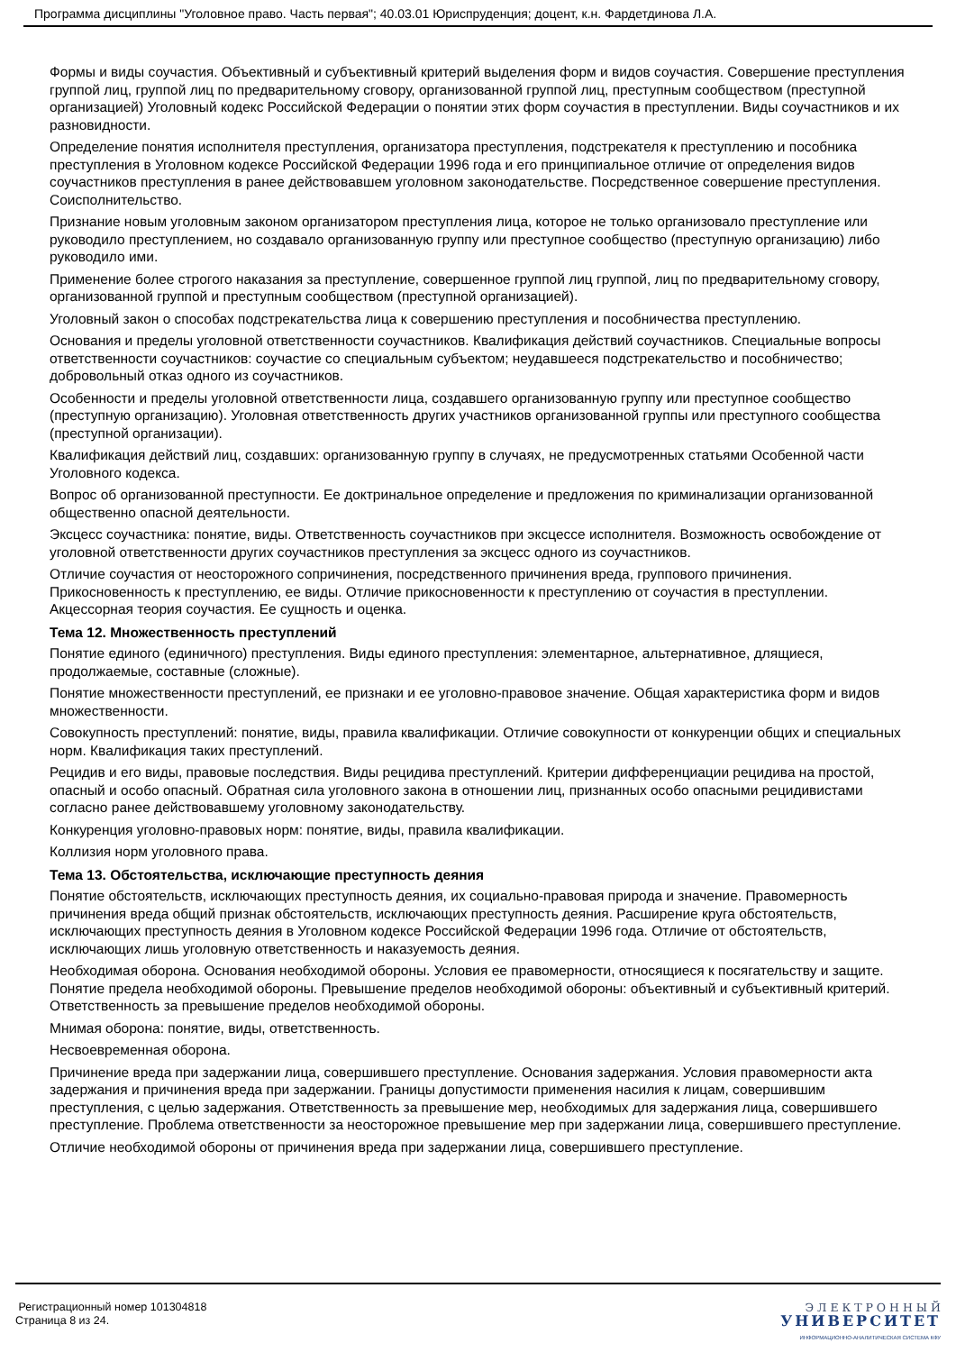Программа дисциплины "Уголовное право. Часть первая"; 40.03.01 Юриспруденция; доцент, к.н. Фардетдинова Л.А.
Формы и виды соучастия. Объективный и субъективный критерий выделения форм и видов соучастия. Совершение преступления группой лиц, группой лиц по предварительному сговору, организованной группой лиц, преступным сообществом (преступной организацией) Уголовный кодекс Российской Федерации о понятии этих форм соучастия в преступлении. Виды соучастников и их разновидности.
Определение понятия исполнителя преступления, организатора преступления, подстрекателя к преступлению и пособника преступления в Уголовном кодексе Российской Федерации 1996 года и его принципиальное отличие от определения видов соучастников преступления в ранее действовавшем уголовном законодательстве. Посредственное совершение преступления. Соисполнительство.
Признание новым уголовным законом организатором преступления лица, которое не только организовало преступление или руководило преступлением, но создавало организованную группу или преступное сообщество (преступную организацию) либо руководило ими.
Применение более строгого наказания за преступление, совершенное группой лиц группой, лиц по предварительному сговору, организованной группой и преступным сообществом (преступной организацией).
Уголовный закон о способах подстрекательства лица к совершению преступления и пособничества преступлению.
Основания и пределы уголовной ответственности соучастников. Квалификация действий соучастников. Специальные вопросы ответственности соучастников: соучастие со специальным субъектом; неудавшееся подстрекательство и пособничество; добровольный отказ одного из соучастников.
Особенности и пределы уголовной ответственности лица, создавшего организованную группу или преступное сообщество (преступную организацию). Уголовная ответственность других участников организованной группы или преступного сообщества (преступной организации).
Квалификация действий лиц, создавших: организованную группу в случаях, не предусмотренных статьями Особенной части Уголовного кодекса.
Вопрос об организованной преступности. Ее доктринальное определение и предложения по криминализации организованной общественно опасной деятельности.
Эксцесс соучастника: понятие, виды. Ответственность соучастников при эксцессе исполнителя. Возможность освобождение от уголовной ответственности других соучастников преступления за эксцесс одного из соучастников.
Отличие соучастия от неосторожного сопричинения, посредственного причинения вреда, группового причинения. Прикосновенность к преступлению, ее виды. Отличие прикосновенности к преступлению от соучастия в преступлении. Акцессорная теория соучастия. Ее сущность и оценка.
Тема 12. Множественность преступлений
Понятие единого (единичного) преступления. Виды единого преступления: элементарное, альтернативное, длящиеся, продолжаемые, составные (сложные).
Понятие множественности преступлений, ее признаки и ее уголовно-правовое значение. Общая характеристика форм и видов множественности.
Совокупность преступлений: понятие, виды, правила квалификации. Отличие совокупности от конкуренции общих и специальных норм. Квалификация таких преступлений.
Рецидив и его виды, правовые последствия. Виды рецидива преступлений. Критерии дифференциации рецидива на простой, опасный и особо опасный. Обратная сила уголовного закона в отношении лиц, признанных особо опасными рецидивистами согласно ранее действовавшему уголовному законодательству.
Конкуренция уголовно-правовых норм: понятие, виды, правила квалификации.
Коллизия норм уголовного права.
Тема 13. Обстоятельства, исключающие преступность деяния
Понятие обстоятельств, исключающих преступность деяния, их социально-правовая природа и значение. Правомерность причинения вреда общий признак обстоятельств, исключающих преступность деяния. Расширение круга обстоятельств, исключающих преступность деяния в Уголовном кодексе Российской Федерации 1996 года. Отличие от обстоятельств, исключающих лишь уголовную ответственность и наказуемость деяния.
Необходимая оборона. Основания необходимой обороны. Условия ее правомерности, относящиеся к посягательству и защите. Понятие предела необходимой обороны. Превышение пределов необходимой обороны: объективный и субъективный критерий. Ответственность за превышение пределов необходимой обороны.
Мнимая оборона: понятие, виды, ответственность.
Несвоевременная оборона.
Причинение вреда при задержании лица, совершившего преступление. Основания задержания. Условия правомерности акта задержания и причинения вреда при задержании. Границы допустимости применения насилия к лицам, совершившим преступления, с целью задержания. Ответственность за превышение мер, необходимых для задержания лица, совершившего преступление. Проблема ответственности за неосторожное превышение мер при задержании лица, совершившего преступление.
Отличие необходимой обороны от причинения вреда при задержании лица, совершившего преступление.
Регистрационный номер 101304818
Страница 8 из 24.
Э Л Е К Т Р О Н Н Ы Й
УНИВЕРСИТЕТ
ИНФОРМАЦИОННО-АНАЛИТИЧЕСКАЯ СИСТЕМА КФУ